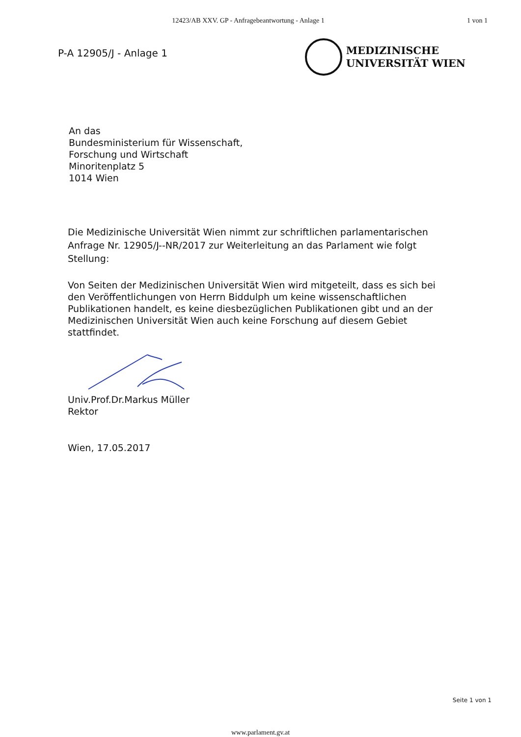12423/AB XXV. GP - Anfragebeantwortung - Anlage 1
1 von 1
P-A 12905/J - Anlage 1
MEDIZINISCHE
UNIVERSITÄT WIEN
An das
Bundesministerium für Wissenschaft,
Forschung und Wirtschaft
Minoritenplatz 5
1014 Wien
Die Medizinische Universität Wien nimmt zur schriftlichen parlamentarischen Anfrage Nr. 12905/J--NR/2017 zur Weiterleitung an das Parlament wie folgt Stellung:
Von Seiten der Medizinischen Universität Wien wird mitgeteilt, dass es sich bei den Veröffentlichungen von Herrn Biddulph um keine wissenschaftlichen Publikationen handelt, es keine diesbezüglichen Publikationen gibt und an der Medizinischen Universität Wien auch keine Forschung auf diesem Gebiet stattfindet.
Univ.Prof.Dr.Markus Müller
Rektor
Wien, 17.05.2017
Seite 1 von 1
www.parlament.gv.at